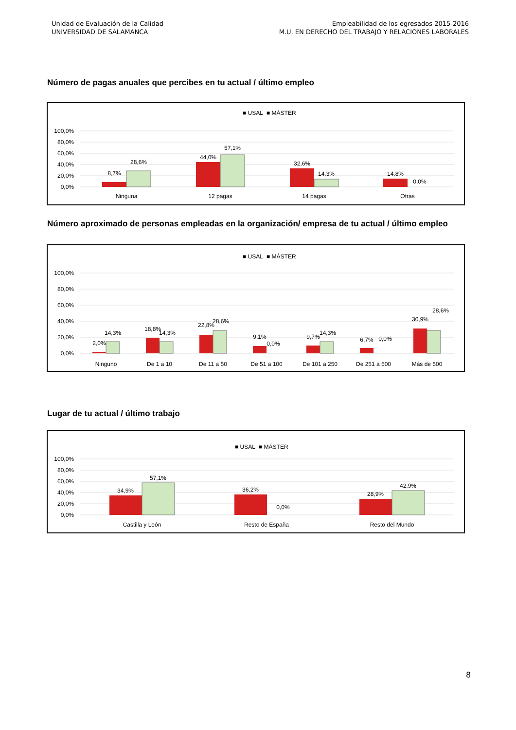Unidad de Evaluación de la Calidad
UNIVERSIDAD DE SALAMANCA
Empleabilidad de los egresados 2015-2016
M.U. EN DERECHO DEL TRABAJO Y RELACIONES LABORALES
Número de pagas anuales que percibes en tu actual / último empleo
■ USAL
■ MÁSTER
100,0%
80,0%
60,0%
40,0%
20,0%
0,0%
8,7%
28,6%
44,0%
57,1%
32,6%
14,3%
14,8%
0,0%
Ninguna
12 pagas
14 pagas
Otras
Número aproximado de personas empleadas en la organización/ empresa de tu actual / último empleo
■ USAL
■ MÁSTER
100,0%
80,0%
60,0%
40,0%
20,0%
0,0%
2,0%
14,3%
18,8%
14,3%
22,8%
28,6%
9,1%
0,0%
9,7%
14,3%
6,7%
0,0%
30,9%
28,6%
Ninguno
De 1 a 10
De 11 a 50
De 51 a 100
De 101 a 250
De 251 a 500
Más de 500
Lugar de tu actual / último trabajo
■ USAL
■ MÁSTER
100,0%
80,0%
60,0%
40,0%
20,0%
0,0%
34,9%
57,1%
36,2%
0,0%
28,9%
42,9%
Castilla y León
Resto de España
Resto del Mundo
8